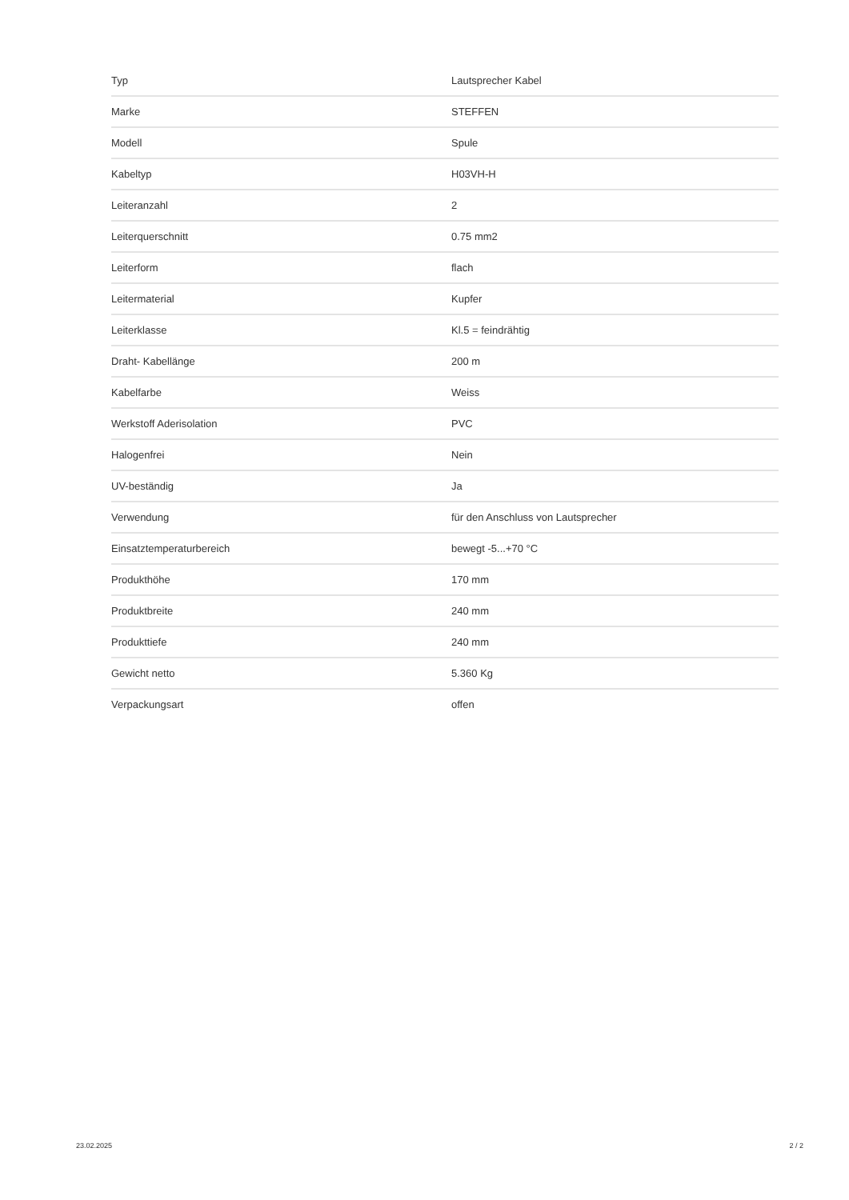| Typ | Lautsprecher Kabel |
| Marke | STEFFEN |
| Modell | Spule |
| Kabeltyp | H03VH-H |
| Leiteranzahl | 2 |
| Leiterquerschnitt | 0.75 mm2 |
| Leiterform | flach |
| Leitermaterial | Kupfer |
| Leiterklasse | Kl.5 = feindrähtig |
| Draht- Kabellänge | 200 m |
| Kabelfarbe | Weiss |
| Werkstoff Aderisolation | PVC |
| Halogenfrei | Nein |
| UV-beständig | Ja |
| Verwendung | für den Anschluss von Lautsprecher |
| Einsatztemperaturbereich | bewegt -5...+70 °C |
| Produkthöhe | 170 mm |
| Produktbreite | 240 mm |
| Produkttiefe | 240 mm |
| Gewicht netto | 5.360 Kg |
| Verpackungsart | offen |
23.02.2025 2 / 2